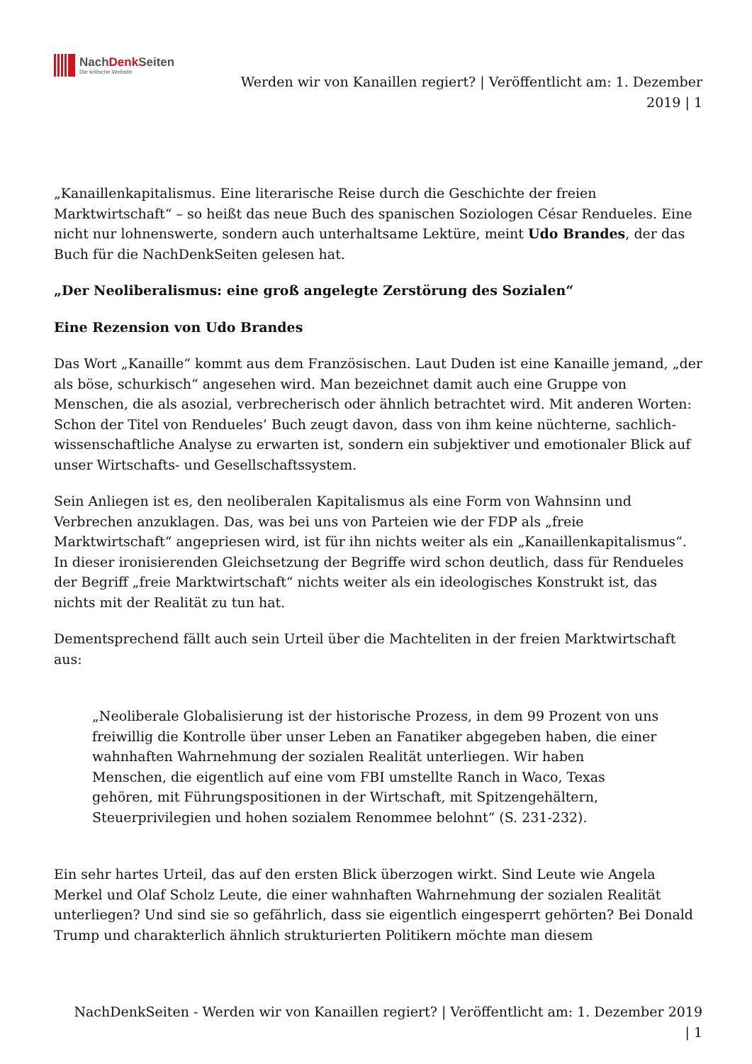NachDenk Seiten
Die kritische Website
Werden wir von Kanaillen regiert? | Veröffentlicht am: 1. Dezember
2019 | 1
„Kanaillenkapitalismus. Eine literarische Reise durch die Geschichte der freien Marktwirtschaft“ – so heißt das neue Buch des spanischen Soziologen César Rendueles. Eine nicht nur lohnenswerte, sondern auch unterhaltsame Lektüre, meint Udo Brandes, der das Buch für die NachDenkSeiten gelesen hat.
„Der Neoliberalismus: eine groß angelegte Zerstörung des Sozialen“
Eine Rezension von Udo Brandes
Das Wort „Kanaille“ kommt aus dem Französischen. Laut Duden ist eine Kanaille jemand, „der als böse, schurkisch“ angesehen wird. Man bezeichnet damit auch eine Gruppe von Menschen, die als asozial, verbrecherisch oder ähnlich betrachtet wird. Mit anderen Worten: Schon der Titel von Rendueles’ Buch zeugt davon, dass von ihm keine nüchterne, sachlich-wissenschaftliche Analyse zu erwarten ist, sondern ein subjektiver und emotionaler Blick auf unser Wirtschafts- und Gesellschaftssystem.
Sein Anliegen ist es, den neoliberalen Kapitalismus als eine Form von Wahnsinn und Verbrechen anzuklagen. Das, was bei uns von Parteien wie der FDP als „freie Marktwirtschaft“ angepriesen wird, ist für ihn nichts weiter als ein „Kanaillenkapitalismus“. In dieser ironisierenden Gleichsetzung der Begriffe wird schon deutlich, dass für Rendueles der Begriff „freie Marktwirtschaft“ nichts weiter als ein ideologisches Konstrukt ist, das nichts mit der Realität zu tun hat.
Dementsprechend fällt auch sein Urteil über die Machteliten in der freien Marktwirtschaft aus:
„Neoliberale Globalisierung ist der historische Prozess, in dem 99 Prozent von uns freiwillig die Kontrolle über unser Leben an Fanatiker abgegeben haben, die einer wahnhaften Wahrnehmung der sozialen Realität unterliegen. Wir haben Menschen, die eigentlich auf eine vom FBI umstellte Ranch in Waco, Texas gehören, mit Führungspositionen in der Wirtschaft, mit Spitzengehältern, Steuerprivilegien und hohen sozialem Renommee belohnt“ (S. 231-232).
Ein sehr hartes Urteil, das auf den ersten Blick überzogen wirkt. Sind Leute wie Angela Merkel und Olaf Scholz Leute, die einer wahnhaften Wahrnehmung der sozialen Realität unterliegen? Und sind sie so gefährlich, dass sie eigentlich eingesperrt gehörten? Bei Donald Trump und charakterlich ähnlich strukturierten Politikern möchte man diesem
NachDenkSeiten - Werden wir von Kanaillen regiert? | Veröffentlicht am: 1. Dezember 2019
| 1